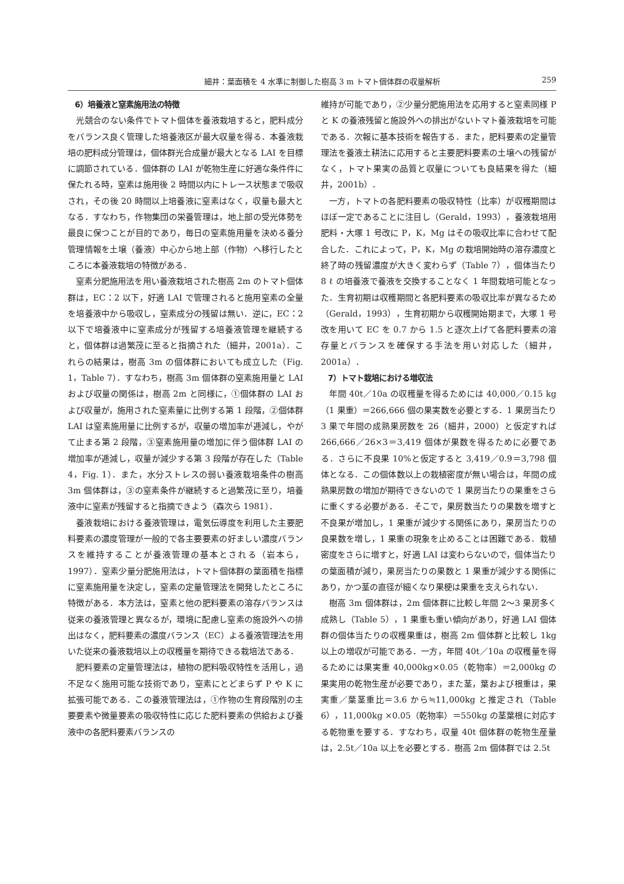細井：葉面積を 4 水準に制御した樹高 3 m トマト個体群の収量解析 259
6）培養液と窒素施用法の特徴
光競合のない条件でトマト個体を養液栽培すると，肥料成分をバランス良く管理した培養液区が最大収量を得る．本養液栽培の肥料成分管理は，個体群光合成量が最大となる LAI を目標に調節されている．個体群の LAI が乾物生産に好適な条件件に保たれる時，窒素は施用後 2 時間以内にトレース状態まで吸収され，その後 20 時間以上培養液に窒素はなく，収量も最大となる．すなわち，作物集団の栄養管理は，地上部の受光体勢を最良に保つことが目的であり，毎日の窒素施用量を決める養分管理情報を土壌（養液）中心から地上部（作物）へ移行したところに本養液栽培の特徴がある．
窒素分肥施用法を用い養液栽培された樹高 2m のトマト個体群は，EC：2 以下，好適 LAI で管理されると施用窒素の全量を培養液中から吸収し，窒素成分の残留は無い．逆に，EC：2 以下で培養液中に窒素成分が残留する培養液管理を継続すると，個体群は過繁茂に至ると指摘された（細井，2001a）．これらの結果は，樹高 3m の個体群においても成立した（Fig. 1，Table 7）．すなわち，樹高 3m 個体群の窒素施用量と LAI および収量の関係は，樹高 2m と同様に，①個体群の LAI および収量が，施用された窒素量に比例する第 1 段階，②個体群 LAI は窒素施用量に比例するが，収量の増加率が逓減し，やがて止まる第 2 段階，③窒素施用量の増加に伴う個体群 LAI の増加率が逓減し，収量が減少する第 3 段階が存在した（Table 4，Fig. 1）．また，水分ストレスの弱い養液栽培条件の樹高 3m 個体群は，③の窒素条件が継続すると過繁茂に至り，培養液中に窒素が残留すると指摘できよう（森次ら 1981）．
養液栽培における養液管理は，電気伝導度を利用した主要肥料要素の濃度管理が一般的で各主要要素の好ましい濃度バランスを維持することが養液管理の基本とされる（岩本ら，1997）．窒素少量分肥施用法は，トマト個体群の葉面積を指標に窒素施用量を決定し，窒素の定量管理法を開発したところに特徴がある．本方法は，窒素と他の肥料要素の溶存バランスは従来の養液管理と異なるが，環境に配慮し窒素の施設外への排出はなく，肥料要素の濃度バランス（EC）よる養液管理法を用いた従来の養液栽培以上の収穫量を期待できる栽培法である．
肥料要素の定量管理法は，植物の肥料吸収特性を活用し，過不足なく施用可能な技術であり，窒素にとどまらず P や K に拡張可能である．この養液管理法は，①作物の生育段階別の主要要素や微量要素の吸収特性に応じた肥料要素の供給および養液中の各肥料要素バランスの
維持が可能であり，②少量分肥施用法を応用すると窒素同様 P と K の養液残留と施設外への排出がないトマト養液栽培を可能である．次報に基本技術を報告する．また，肥料要素の定量管理法を養液土耕法に応用すると主要肥料要素の土壌への残留がなく，トマト果実の品質と収量についても良結果を得た（細井，2001b）．
一方，トマトの各肥料要素の吸収特性（比率）が収穫期間はほぼ一定であることに注目し（Gerald，1993），養液栽培用肥料・大塚 1 号改に P，K，Mg はその吸収比率に合わせて配合した．これによって，P，K，Mg の栽培開始時の溶存濃度と終了時の残留濃度が大きく変わらず（Table 7），個体当たり 8 ℓ の培養液で養液を交換することなく 1 年間栽培可能となった．生育初期は収穫期間と各肥料要素の吸収比率が異なるため（Gerald，1993），生育初期から収穫開始期まで，大塚 1 号改を用いて EC を 0.7 から 1.5 と逐次上げて各肥料要素の溶存量とバランスを確保する手法を用い対応した（細井，2001a）．
7）トマト栽培における増収法
年間 40t／10a の収穫量を得るためには 40,000／0.15 kg（1 果重）＝266,666 個の果実数を必要とする．1 果房当たり 3 果で年間の成熟果房数を 26（細井，2000）と仮定すれば 266,666／26×3＝3,419 個体が果数を得るために必要である．さらに不良果 10%と仮定すると 3,419／0.9＝3,798 個体となる．この個体数以上の栽植密度が無い場合は，年間の成熟果房数の増加が期待できないので 1 果房当たりの果重をさらに重くする必要がある．そこで，果房数当たりの果数を増すと不良果が増加し，1 果重が減少する関係にあり，果房当たりの良果数を増し，1 果重の現象を止めることは困難である．栽植密度をさらに増すと，好適 LAI は変わらないので，個体当たりの葉面積が減り，果房当たりの果数と 1 果重が減少する関係にあり，かつ茎の直径が細くなり果梗は果重を支えられない．
樹高 3m 個体群は，2m 個体群に比較し年間 2〜3 果房多く成熟し（Table 5），1 果重も重い傾向があり，好適 LAI 個体群の個体当たりの収穫果重は，樹高 2m 個体群と比較し 1kg 以上の増収が可能である．一方，年間 40t／10a の収穫量を得るためには果実重 40,000kg×0.05（乾物率）＝2,000kg の果実用の乾物生産が必要であり，また茎，葉および根重は，果実重／葉茎重比＝3.6 から≒11,000kg と推定され（Table 6），11,000kg ×0.05（乾物率）＝550kg の茎葉根に対応する乾物重を要する．すなわち，収量 40t 個体群の乾物生産量は，2.5t／10a 以上を必要とする．樹高 2m 個体群では 2.5t